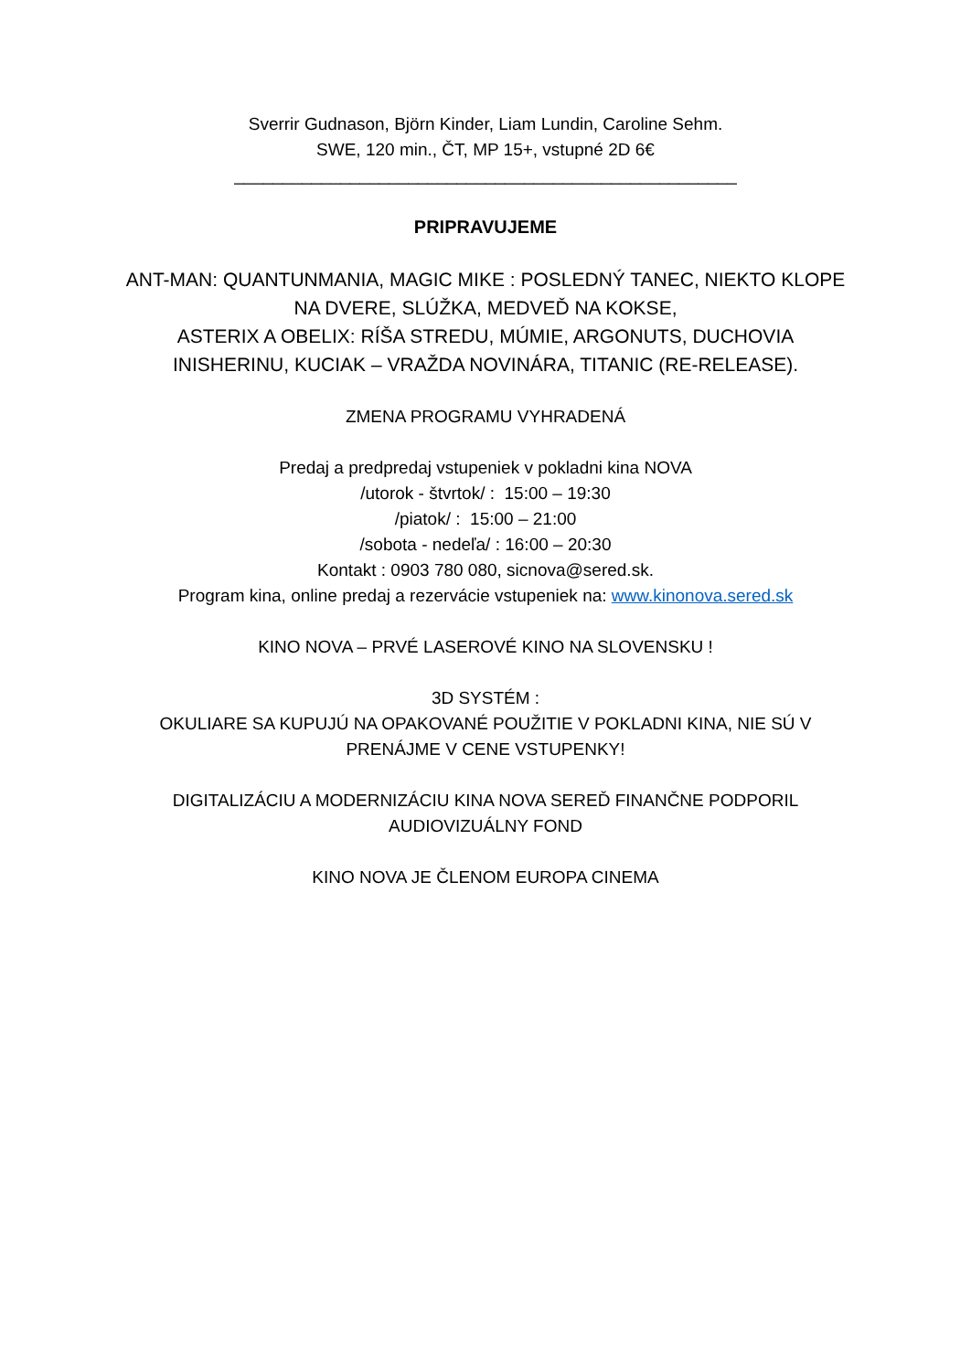Sverrir Gudnason, Björn Kinder, Liam Lundin, Caroline Sehm.
SWE, 120 min., ČT, MP 15+, vstupné 2D 6€
____________________________________________________
PRIPRAVUJEME
ANT-MAN: QUANTUNMANIA, MAGIC MIKE : POSLEDNÝ TANEC, NIEKTO KLOPE NA DVERE, SLÚŽKA, MEDVEĎ NA KOKSE,
ASTERIX A OBELIX: RÍŠA STREDU, MÚMIE, ARGONUTS, DUCHOVIA INISHERINU, KUCIAK – VRAŽDA NOVINÁRA, TITANIC (RE-RELEASE).
ZMENA PROGRAMU VYHRADENÁ
Predaj a predpredaj vstupeniek v pokladni kina NOVA
/utorok - štvrtok/ : 15:00 – 19:30
/piatok/ : 15:00 – 21:00
/sobota - nedeľa/ : 16:00 – 20:30
Kontakt : 0903 780 080, sicnova@sered.sk.
Program kina, online predaj a rezervácie vstupeniek na: www.kinonova.sered.sk
KINO NOVA – PRVÉ LASEROVÉ KINO NA SLOVENSKU !
3D SYSTÉM :
OKULIARE SA KUPUJÚ NA OPAKOVANÉ POUŽITIE V POKLADNI KINA, NIE SÚ V
PRENÁJME V CENE VSTUPENKY!
DIGITALIZÁCIU A MODERNIZÁCIU KINA NOVA SEREĎ FINANČNE PODPORIL
AUDIOVIZUÁLNY FOND
KINO NOVA JE ČLENOM EUROPA CINEMA